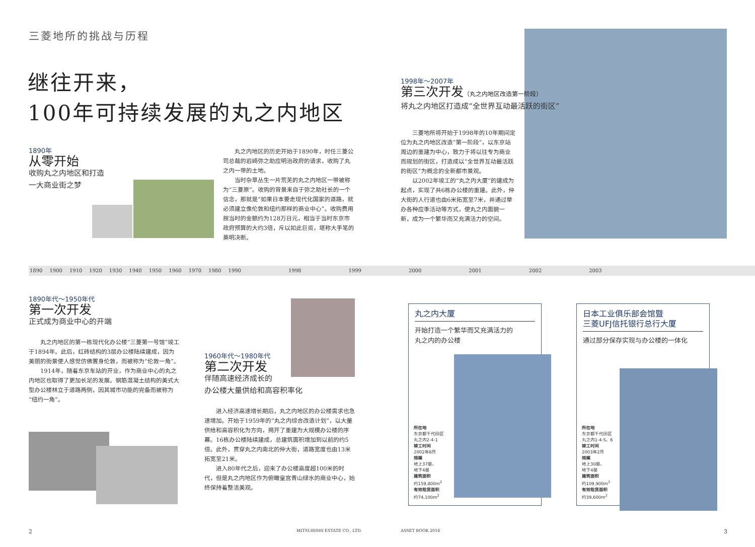三菱地所的挑战与历程
继往开来，
100年可持续发展的丸之内地区
1890年
从零开始
收购丸之内地区和打造
一大商业街之梦
丸之内地区的历史开始于1890年，时任三菱公司总裁的岩崎弥之助应明治政府的请求，收购了丸之内一带的土地。
当时杂草丛生一片荒芜的丸之内地区一带被称为“三菱原”。收购的背景来自于弥之助社长的一个信念，那就是“如果日本要走现代化国家的道路，就必须建立像伦敦和纽约那样的商业中心”。收购费用按当时的金额约为128万日元，相当于当时东京市政府预算的大约3倍，斥以如此巨资，堪称大手笔的英明决断。
1998年～2007年
第三次开发（丸之内地区改造第一阶段）
将丸之内地区打造成“全世界互动最活跃的街区”
三菱地所将开始于1998年的10年期间定位为丸之内地区改造“第一阶段”，以东京站周边的重建为中心，致力于将以往专为商业而规划的街区，打造成以“全世界互动最活跃的街区”为概念的全新都市景观。
以2002年竣工的“丸之内大厦”的建成为起点，实现了共6栋办公楼的重建。此外，仲大街的人行道也由6米拓宽至7米，并通过举办各种应季活动等方式，使丸之内面貌一新，成为一个繁华而又充满活力的空间。
1890 1900 1910 1920 1930 1940 1950 1960 1970 1980 1990 1998 1999 2000 2001 2002 2003
1890年代～1950年代
第一次开发
正式成为商业中心的开端
丸之内地区的第一栋现代化办公楼“三菱第一号馆”竣工于1894年。此后，红砖结构的3层办公楼陆续建成，因为美丽的街景使人感觉仿佛置身伦敦，而被称为“伦敦一角”。
1914年，随着东京车站的开业，作为商业中心的丸之内地区也取得了更加长足的发展。钢筋混凝土结构的美式大型办公楼林立于道路两侧，因其城市功能的完备而被称为“纽约一角”。
1960年代～1980年代
第二次开发
伴随高速经济成长的
办公楼大量供给和高容积率化
进入经济高速增长期后，丸之内地区的办公楼需求也急速增加。开始于1959年的“丸之内综合改造计划”，以大量供给和高容积化为方向，揭开了重建为大规模办公楼的序幕。16栋办公楼陆续建成，总建筑面积增加到以前的约5倍。此外，贯穿丸之内南北的仲大街，道路宽度也由13米拓宽至21米。
进入80年代之后，迎来了办公楼高度超100米的时代，但是丸之内地区作为俯瞰皇宫青山绿水的商业中心，始终保持着整洁美观。
丸之内大厦
开始打造一个繁华而又充满活力的
丸之内的办公楼
所在地
东京都千代田区
丸之内2-4-1
竣工时间
2002年8月
规模
地上37层、
地下4层
建筑面积
约159,800m<sup>2</sup>
有效租赁面积
约74,100m<sup>2</sup>
日本工业俱乐部会馆暨
三菱UFJ信托银行总行大厦
通过部分保存实现与办公楼的一体化
所在地
东京都千代田区
丸之内1-4-5、6
竣工时间
2003年2月
规模
地上30层、
地下4层
建筑面积
约109,900m<sup>2</sup>
有效租赁面积
约39,600m<sup>2</sup>
2 MITSUBISHI ESTATE CO., LTD. ASSET BOOK 2016 3